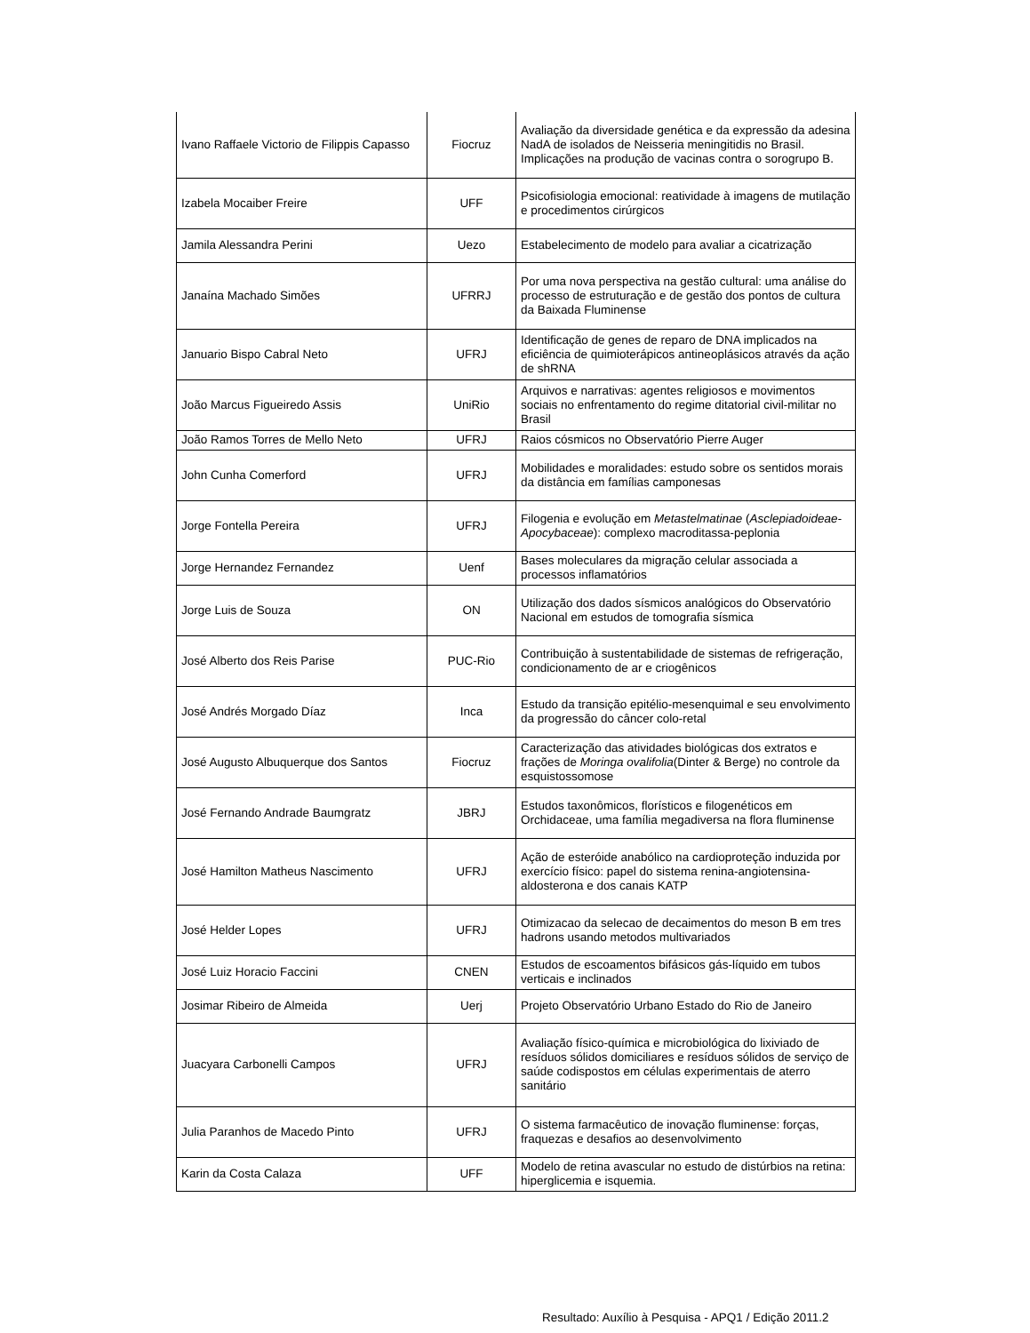| Ivano Raffaele Victorio de Filippis Capasso | Fiocruz | Avaliação da diversidade genética e da expressão da adesina NadA de isolados de Neisseria meningitidis no Brasil. Implicações na produção de vacinas contra o sorogrupo B. |
| Izabela Mocaiber Freire | UFF | Psicofisiologia emocional: reatividade à imagens de mutilação e procedimentos cirúrgicos |
| Jamila Alessandra Perini | Uezo | Estabelecimento de modelo para avaliar a cicatrização |
| Janaína Machado Simões | UFRRJ | Por uma nova perspectiva na gestão cultural: uma análise do processo de estruturação e de gestão dos pontos de cultura da Baixada Fluminense |
| Januario Bispo Cabral Neto | UFRJ | Identificação de genes de reparo de DNA implicados na eficiência de quimioterápicos antineoplásicos através da ação de shRNA |
| João Marcus Figueiredo Assis | UniRio | Arquivos e narrativas: agentes religiosos e movimentos sociais no enfrentamento do regime ditatorial civil-militar no Brasil |
| João Ramos Torres de Mello Neto | UFRJ | Raios cósmicos no Observatório Pierre Auger |
| John Cunha Comerford | UFRJ | Mobilidades e moralidades: estudo sobre os sentidos morais da distância em famílias camponesas |
| Jorge Fontella Pereira | UFRJ | Filogenia e evolução em Metastelmatinae ( Asclepiadoideae- Apocybaceae ): complexo macroditassa-peplonia |
| Jorge Hernandez Fernandez | Uenf | Bases moleculares da migração celular associada a processos inflamatórios |
| Jorge Luis de Souza | ON | Utilização dos dados sísmicos analógicos do Observatório Nacional em estudos de tomografia sísmica |
| José Alberto dos Reis Parise | PUC-Rio | Contribuição à sustentabilidade de sistemas de refrigeração, condicionamento de ar e criogênicos |
| José Andrés Morgado Díaz | Inca | Estudo da transição epitélio-mesenquimal e seu envolvimento da progressão do câncer colo-retal |
| José Augusto Albuquerque dos Santos | Fiocruz | Caracterização das atividades biológicas dos extratos e frações de Moringa ovalifolia (Dinter & Berge) no controle da esquistossomose |
| José Fernando Andrade Baumgratz | JBRJ | Estudos taxonômicos, florísticos e filogenéticos em Orchidaceae, uma família megadiversa na flora fluminense |
| José Hamilton Matheus Nascimento | UFRJ | Ação de esteróide anabólico na cardioproteção induzida por exercício físico: papel do sistema renina-angiotensina-aldosterona e dos canais KATP |
| José Helder Lopes | UFRJ | Otimizacao da selecao de decaimentos do meson B em tres hadrons usando metodos multivariados |
| José Luiz Horacio Faccini | CNEN | Estudos de escoamentos bifásicos gás-líquido em tubos verticais e inclinados |
| Josimar Ribeiro de Almeida | Uerj | Projeto Observatório Urbano Estado do Rio de Janeiro |
| Juacyara Carbonelli Campos | UFRJ | Avaliação físico-química e microbiológica do lixiviado de resíduos sólidos domiciliares e resíduos sólidos de serviço de saúde codispostos em células experimentais de aterro sanitário |
| Julia Paranhos de Macedo Pinto | UFRJ | O sistema farmacêutico de inovação fluminense: forças, fraquezas e desafios ao desenvolvimento |
| Karin da Costa Calaza | UFF | Modelo de retina avascular no estudo de distúrbios na retina: hiperglicemia e isquemia. |
Resultado: Auxílio à Pesquisa - APQ1 / Edição 2011.2